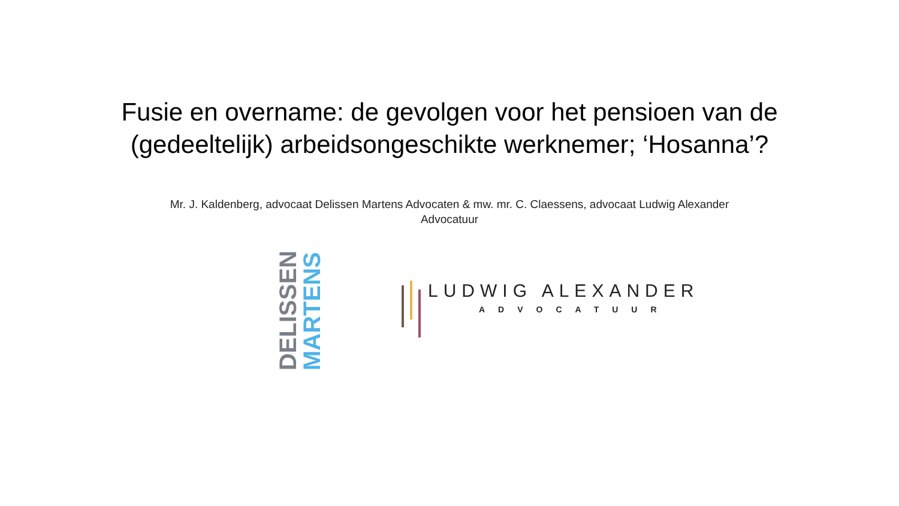Fusie en overname: de gevolgen voor het pensioen van de (gedeeltelijk) arbeidsongeschikte werknemer; ‘Hosanna’?
Mr. J. Kaldenberg, advocaat Delissen Martens Advocaten & mw. mr. C. Claessens, advocaat Ludwig Alexander Advocatuur
DELISSEN MARTENS
LUDWIG ALEXANDER
ADVOCATUUR